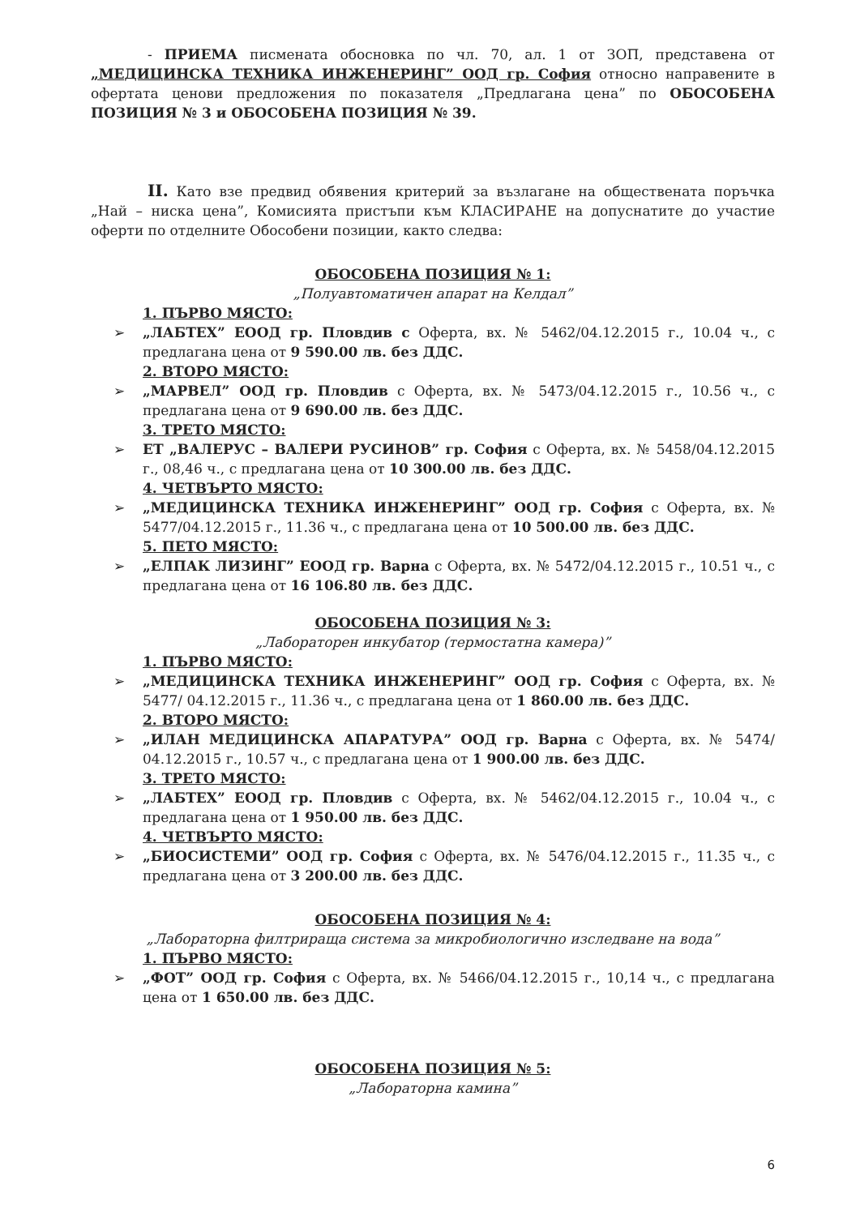- ПРИЕМА писмената обосновка по чл. 70, ал. 1 от ЗОП, представена от „МЕДИЦИНСКА ТЕХНИКА ИНЖЕНЕРИНГ” ООД гр. София относно направените в офертата ценови предложения по показателя „Предлагана цена” по ОБОСОБЕНА ПОЗИЦИЯ № 3 и ОБОСОБЕНА ПОЗИЦИЯ № 39.
II. Като взе предвид обявения критерий за възлагане на обществената поръчка „Най – ниска цена”, Комисията пристъпи към КЛАСИРАНЕ на допуснатите до участие оферти по отделните Обособени позиции, както следва:
ОБОСОБЕНА ПОЗИЦИЯ № 1:
„Полуавтоматичен апарат на Келдал”
1. ПЪРВО МЯСТО:
➢ „ЛАБТЕХ” ЕООД гр. Пловдив с Оферта, вх. № 5462/04.12.2015 г., 10.04 ч., с предлагана цена от 9 590.00 лв. без ДДС.
2. ВТОРО МЯСТО:
➢ „МАРВЕЛ” ООД гр. Пловдив с Оферта, вх. № 5473/04.12.2015 г., 10.56 ч., с предлагана цена от 9 690.00 лв. без ДДС.
3. ТРЕТО МЯСТО:
➢ ЕТ „ВАЛЕРУС – ВАЛЕРИ РУСИНОВ” гр. София с Оферта, вх. № 5458/04.12.2015 г., 08,46 ч., с предлагана цена от 10 300.00 лв. без ДДС.
4. ЧЕТВЪРТО МЯСТО:
➢ „МЕДИЦИНСКА ТЕХНИКА ИНЖЕНЕРИНГ” ООД гр. София с Оферта, вх. № 5477/04.12.2015 г., 11.36 ч., с предлагана цена от 10 500.00 лв. без ДДС.
5. ПЕТО МЯСТО:
➢ „ЕЛПАК ЛИЗИНГ” ЕООД гр. Варна с Оферта, вх. № 5472/04.12.2015 г., 10.51 ч., с предлагана цена от 16 106.80 лв. без ДДС.
ОБОСОБЕНА ПОЗИЦИЯ № 3:
„Лабораторен инкубатор (термостатна камера)”
1. ПЪРВО МЯСТО:
➢ „МЕДИЦИНСКА ТЕХНИКА ИНЖЕНЕРИНГ” ООД гр. София с Оферта, вх. № 5477/ 04.12.2015 г., 11.36 ч., с предлагана цена от 1 860.00 лв. без ДДС.
2. ВТОРО МЯСТО:
➢ „ИЛАН МЕДИЦИНСКА АПАРАТУРА” ООД гр. Варна с Оферта, вх. № 5474/ 04.12.2015 г., 10.57 ч., с предлагана цена от 1 900.00 лв. без ДДС.
3. ТРЕТО МЯСТО:
➢ „ЛАБТЕХ” ЕООД гр. Пловдив с Оферта, вх. № 5462/04.12.2015 г., 10.04 ч., с предлагана цена от 1 950.00 лв. без ДДС.
4. ЧЕТВЪРТО МЯСТО:
➢ „БИОСИСТЕМИ” ООД гр. София с Оферта, вх. № 5476/04.12.2015 г., 11.35 ч., с предлагана цена от 3 200.00 лв. без ДДС.
ОБОСОБЕНА ПОЗИЦИЯ № 4:
„Лабораторна филтрираща система за микробиологично изследване на вода”
1. ПЪРВО МЯСТО:
➢ „ФОТ” ООД гр. София с Оферта, вх. № 5466/04.12.2015 г., 10,14 ч., с предлагана цена от 1 650.00 лв. без ДДС.
ОБОСОБЕНА ПОЗИЦИЯ № 5:
„Лабораторна камина”
6